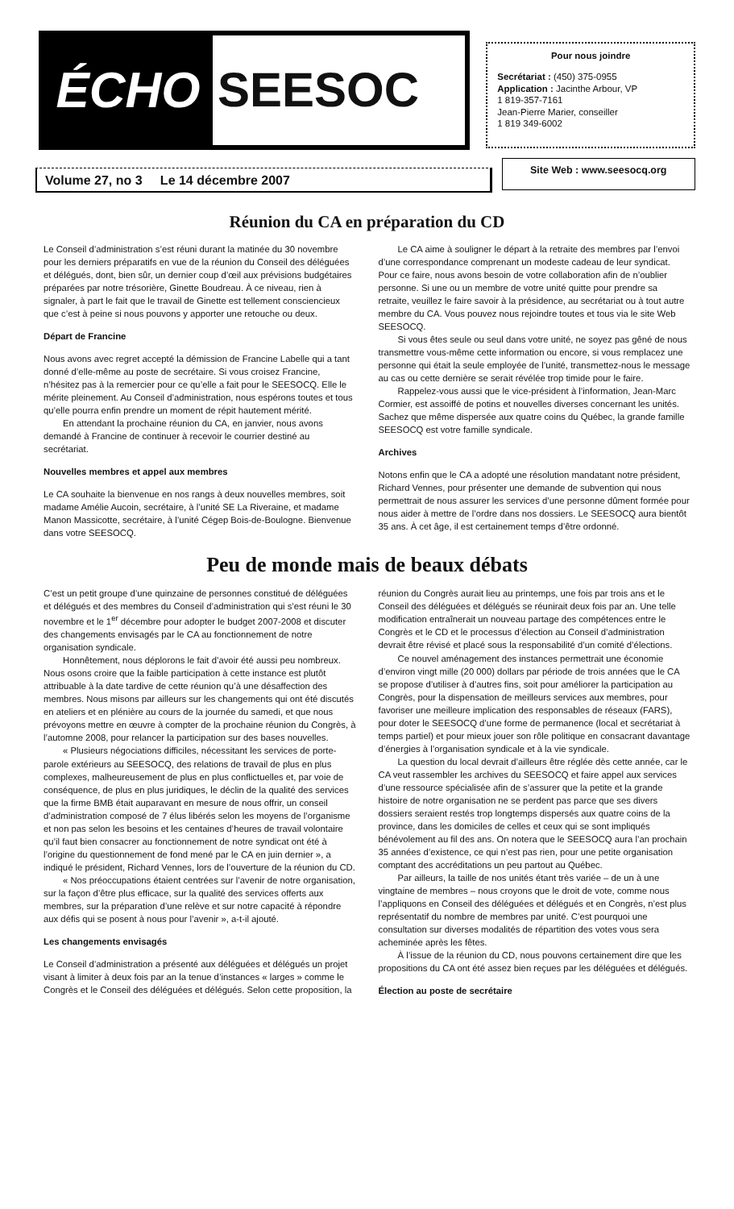ÉCHO
SEESOC
Pour nous joindre
Secrétariat : (450) 375-0955
Application : Jacinthe Arbour, VP
1 819-357-7161
Jean-Pierre Marier, conseiller
1 819 349-6002
Volume 27, no 3 Le 14 décembre 2007
Site Web : www.seesocq.org
Réunion du CA en préparation du CD
Le Conseil d’administration s’est réuni durant la matinée du 30 novembre pour les derniers préparatifs en vue de la réunion du Conseil des déléguées et délégués, dont, bien sûr, un dernier coup d’œil aux prévisions budgétaires préparées par notre trésorière, Ginette Boudreau. À ce niveau, rien à signaler, à part le fait que le travail de Ginette est tellement consciencieux que c’est à peine si nous pouvons y apporter une retouche ou deux.
Départ de Francine
Nous avons avec regret accepté la démission de Francine Labelle qui a tant donné d’elle-même au poste de secrétaire. Si vous croisez Francine, n’hésitez pas à la remercier pour ce qu’elle a fait pour le SEESOCQ. Elle le mérite pleinement. Au Conseil d’administration, nous espérons toutes et tous qu’elle pourra enfin prendre un moment de répit hautement mérité.
En attendant la prochaine réunion du CA, en janvier, nous avons demandé à Francine de continuer à recevoir le courrier destiné au secrétariat.
Nouvelles membres et appel aux membres
Le CA souhaite la bienvenue en nos rangs à deux nouvelles membres, soit madame Amélie Aucoin, secrétaire, à l’unité SE La Riveraine, et madame Manon Massicotte, secrétaire, à l’unité Cégep Bois-de-Boulogne. Bienvenue dans votre SEESOCQ.
Le CA aime à souligner le départ à la retraite des membres par l’envoi d’une correspondance comprenant un modeste cadeau de leur syndicat. Pour ce faire, nous avons besoin de votre collaboration afin de n’oublier personne. Si une ou un membre de votre unité quitte pour prendre sa retraite, veuillez le faire savoir à la présidence, au secrétariat ou à tout autre membre du CA. Vous pouvez nous rejoindre toutes et tous via le site Web SEESOCQ.
Si vous êtes seule ou seul dans votre unité, ne soyez pas gêné de nous transmettre vous-même cette information ou encore, si vous remplacez une personne qui était la seule employée de l’unité, transmettez-nous le message au cas ou cette dernière se serait révélée trop timide pour le faire.
Rappelez-vous aussi que le vice-président à l’information, Jean-Marc Cormier, est assoiffé de potins et nouvelles diverses concernant les unités. Sachez que même dispersée aux quatre coins du Québec, la grande famille SEESOCQ est votre famille syndicale.
Archives
Notons enfin que le CA a adopté une résolution mandatant notre président, Richard Vennes, pour présenter une demande de subvention qui nous permettrait de nous assurer les services d’une personne dûment formée pour nous aider à mettre de l’ordre dans nos dossiers. Le SEESOCQ aura bientôt 35 ans. À cet âge, il est certainement temps d’être ordonné.
Peu de monde mais de beaux débats
C’est un petit groupe d’une quinzaine de personnes constitué de déléguées et délégués et des membres du Conseil d’administration qui s’est réuni le 30 novembre et le 1<sup>er</sup> décembre pour adopter le budget 2007-2008 et discuter des changements envisagés par le CA au fonctionnement de notre organisation syndicale.
Honnêtement, nous déplorons le fait d’avoir été aussi peu nombreux. Nous osons croire que la faible participation à cette instance est plutôt attribuable à la date tardive de cette réunion qu’à une désaffection des membres. Nous misons par ailleurs sur les changements qui ont été discutés en ateliers et en plénière au cours de la journée du samedi, et que nous prévoyons mettre en œuvre à compter de la prochaine réunion du Congrès, à l’automne 2008, pour relancer la participation sur des bases nouvelles.
« Plusieurs négociations difficiles, nécessitant les services de porte-parole extérieurs au SEESOCQ, des relations de travail de plus en plus complexes, malheureusement de plus en plus conflictuelles et, par voie de conséquence, de plus en plus juridiques, le déclin de la qualité des services que la firme BMB était auparavant en mesure de nous offrir, un conseil d’administration composé de 7 élus libérés selon les moyens de l’organisme et non pas selon les besoins et les centaines d’heures de travail volontaire qu’il faut bien consacrer au fonctionnement de notre syndicat ont été à l’origine du questionnement de fond mené par le CA en juin dernier », a indiqué le président, Richard Vennes, lors de l’ouverture de la réunion du CD.
« Nos préoccupations étaient centrées sur l’avenir de notre organisation, sur la façon d’être plus efficace, sur la qualité des services offerts aux membres, sur la préparation d’une relève et sur notre capacité à répondre aux défis qui se posent à nous pour l’avenir », a-t-il ajouté.
Les changements envisagés
Le Conseil d’administration a présenté aux déléguées et délégués un projet visant à limiter à deux fois par an la tenue d’instances « larges » comme le Congrès et le Conseil des déléguées et délégués. Selon cette proposition, la réunion du Congrès aurait lieu au printemps, une fois par trois ans et le Conseil des déléguées et délégués se réunirait deux fois par an. Une telle modification entraînerait un nouveau partage des compétences entre le Congrès et le CD et le processus d’élection au Conseil d’administration devrait être révisé et placé sous la responsabilité d’un comité d’élections.
Ce nouvel aménagement des instances permettrait une économie d’environ vingt mille (20 000) dollars par période de trois années que le CA se propose d’utiliser à d’autres fins, soit pour améliorer la participation au Congrès, pour la dispensation de meilleurs services aux membres, pour favoriser une meilleure implication des responsables de réseaux (FARS), pour doter le SEESOCQ d’une forme de permanence (local et secrétariat à temps partiel) et pour mieux jouer son rôle politique en consacrant davantage d’énergies à l’organisation syndicale et à la vie syndicale.
La question du local devrait d’ailleurs être réglée dès cette année, car le CA veut rassembler les archives du SEESOCQ et faire appel aux services d’une ressource spécialisée afin de s’assurer que la petite et la grande histoire de notre organisation ne se perdent pas parce que ses divers dossiers seraient restés trop longtemps dispersés aux quatre coins de la province, dans les domiciles de celles et ceux qui se sont impliqués bénévolement au fil des ans. On notera que le SEESOCQ aura l’an prochain 35 années d’existence, ce qui n’est pas rien, pour une petite organisation comptant des accréditations un peu partout au Québec.
Par ailleurs, la taille de nos unités étant très variée – de un à une vingtaine de membres – nous croyons que le droit de vote, comme nous l’appliquons en Conseil des déléguées et délégués et en Congrès, n’est plus représentatif du nombre de membres par unité. C’est pourquoi une consultation sur diverses modalités de répartition des votes vous sera acheminée après les fêtes.
À l’issue de la réunion du CD, nous pouvons certainement dire que les propositions du CA ont été assez bien reçues par les déléguées et délégués.
Élection au poste de secrétaire